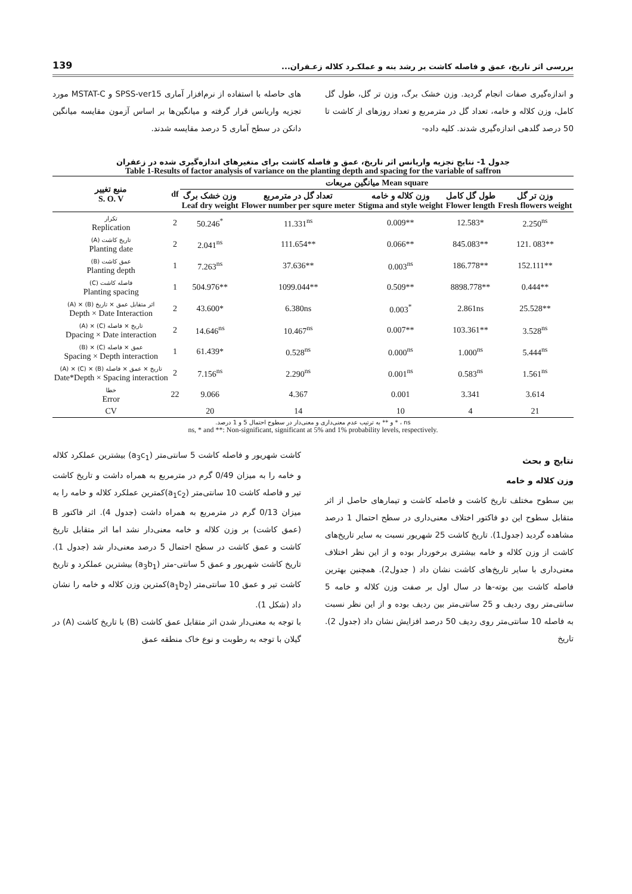بررسی اثر تاریخ، عمق و فاصله کاشت بر رشد بنه و عملکـرد کلاله زعـفران... 139
و اندازه‌گیری صفات انجام گردید. وزن خشک برگ، وزن تر گل، طول گل کامل، وزن کلاله و خامه، تعداد گل در مترمربع و تعداد روزهای از کاشت تا 50 درصد گلدهی اندازه‌گیری شدند. کلیه داده-
های حاصله با استفاده از نرم‌افزار آماری SPSS-ver15 و MSTAT-C مورد تجزیه واریانس قرار گرفته و میانگین‌ها بر اساس آزمون مقایسه میانگین دانکن در سطح آماری 5 درصد مقایسه شدند.
جدول 1- نتایج تجزیه واریانس اثر تاریخ، عمق و فاصله کاشت برای متغیرهای اندازه‌گیری شده در زعفران
Table 1-Results of factor analysis of variance on the planting depth and spacing for the variable of saffron
| منبع تغییر S. O. V | df | میانگین مربعات Mean square | | | | |
| --- | --- | --- | --- | --- | --- | --- |
| | | وزن خشک برگ Leaf dry weight | تعداد گل در مترمربع Flower number per squre meter | وزن کلاله و خامه Stigma and style weight | طول گل کامل Flower length | وزن تر گل Fresh flowers weight |
| تکرار Replication | 2 | 50.246<sup>*</sup> | 11.331<sup>ns</sup> | 0.009** | 12.583* | 2.250<sup>ns</sup> |
| (A) تاریخ کاشت Planting date | 2 | 2.041<sup>ns</sup> | 111.654** | 0.066** | 845.083** | 121. 083** |
| (B) عمق کاشت Planting depth | 1 | 7.263<sup>ns</sup> | 37.636** | 0.003<sup>ns</sup> | 186.778** | 152.111** |
| (C) فاصله کاشت Planting spacing | 1 | 504.976** | 1099.044** | 0.509** | 8898.778** | 0.444** |
| (A) × (B) اثر متقابل عمق × تاریخ Depth × Date Interaction | 2 | 43.600* | 6.380ns | 0.003<sup>*</sup> | 2.861ns | 25.528** |
| (A) × (C) تاریخ × فاصله Dpacing × Date interaction | 2 | 14.646<sup>ns</sup> | 10.467<sup>ns</sup> | 0.007** | 103.361** | 3.528<sup>ns</sup> |
| (B) × (C) عمق × فاصله Spacing × Depth interaction | 1 | 61.439* | 0.528<sup>ns</sup> | 0.000<sup>ns</sup> | 1.000<sup>ns</sup> | 5.444<sup>ns</sup> |
| (A) × (C) × (B) تاریخ × عمق × فاصله Date*Depth × Spacing interaction | 2 | 7.156<sup>ns</sup> | 2.290<sup>ns</sup> | 0.001<sup>ns</sup> | 0.583<sup>ns</sup> | 1.561<sup>ns</sup> |
| خطا Error | 22 | 9.066 | 4.367 | 0.001 | 3.341 | 3.614 |
| CV | | 20 | 14 | 10 | 4 | 21 |
ns ، * و ** به ترتیب عدم معنی‌داری و معنی‌دار در سطوح احتمال 5 و 1 درصد.
ns, * and **: Non-significant, significant at 5% and 1% probability levels, respectively.
نتایج و بحث
وزن کلاله و خامه
بین سطوح مختلف تاریخ کاشت و فاصله کاشت و تیمارهای حاصل از اثر متقابل سطوح این دو فاکتور اختلاف معنی‌داری در سطح احتمال 1 درصد مشاهده گردید (جدول1). تاریخ کاشت 25 شهریور نسبت به سایر تاریخ‌های کاشت از وزن کلاله و خامه بیشتری برخوردار بوده و از این نظر اختلاف معنی‌داری با سایر تاریخ‌های کاشت نشان داد ( جدول2). همچنین بهترین فاصله کاشت بین بوته-ها در سال اول بر صفت وزن کلاله و خامه 5 سانتی‌متر روی ردیف و 25 سانتی‌متر بین ردیف بوده و از این نظر نسبت به فاصله 10 سانتی‌متر روی ردیف 50 درصد افزایش نشان داد (جدول 2). تاریخ
کاشت شهریور و فاصله کاشت 5 سانتی‌متر (a<sub>3</sub>c<sub>1</sub>) بیشترین عملکرد کلاله و خامه را به میزان 0/49 گرم در مترمربع به همراه داشت و تاریخ کاشت تیر و فاصله کاشت 10 سانتی‌متر (a<sub>1</sub>c<sub>2</sub>)کمترین عملکرد کلاله و خامه را به میزان 0/13 گرم در مترمربع به همراه داشت (جدول 4). اثر فاکتور B (عمق کاشت) بر وزن کلاله و خامه معنی‌دار نشد اما اثر متقابل تاریخ کاشت و عمق کاشت در سطح احتمال 5 درصد معنی‌دار شد (جدول 1). تاریخ کاشت شهریور و عمق 5 سانتی-متر (a<sub>3</sub>b<sub>1</sub>) بیشترین عملکرد و تاریخ کاشت تیر و عمق 10 سانتی‌متر (a<sub>1</sub>b<sub>2</sub>)کمترین وزن کلاله و خامه را نشان داد (شکل 1).
با توجه به معنی‌دار شدن اثر متقابل عمق کاشت (B) با تاریخ کاشت (A) در گیلان با توجه به رطوبت و نوع خاک منطقه عمق